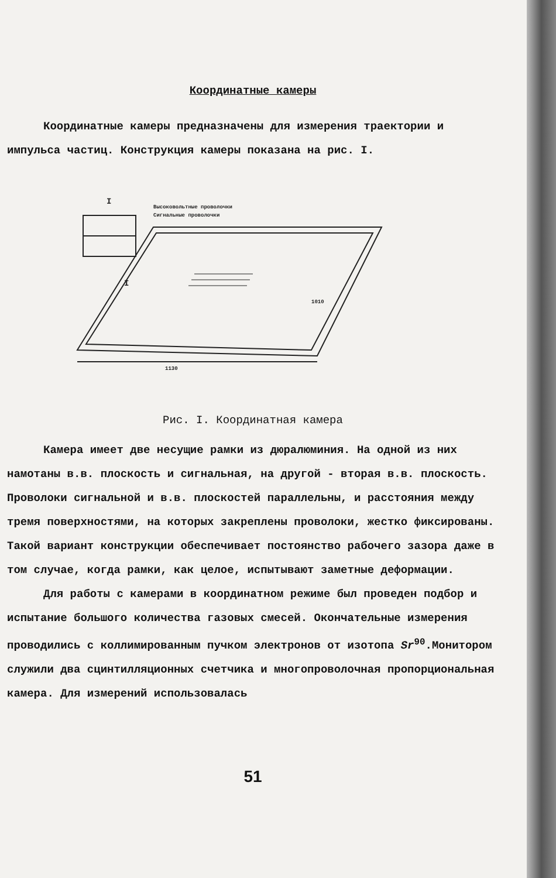Координатные камеры
Координатные камеры предназначены для измерения траектории и импульса частиц. Конструкция камеры показана на рис. I.
I
I
Высоковольтные проволочки
Сигнальные проволочки
1010
1130
Рис. I. Координатная камера
Камера имеет две несущие рамки из дюралюминия. На одной из них намотаны в.в. плоскость и сигнальная, на другой - вторая в.в. плоскость. Проволоки сигнальной и в.в. плоскостей параллельны, и расстояния между тремя поверхностями, на которых закреплены проволоки, жестко фиксированы. Такой вариант конструкции обеспечивает постоянство рабочего зазора даже в том случае, когда рамки, как целое, испытывают заметные деформации.
Для работы с камерами в координатном режиме был проведен подбор и испытание большого количества газовых смесей. Окончательные измерения проводились с коллимированным пучком электронов от изотопа Sr<sup>90</sup>.Монитором служили два сцинтилляционных счетчика и многопроволочная пропорциональная камера. Для измерений использовалась
51